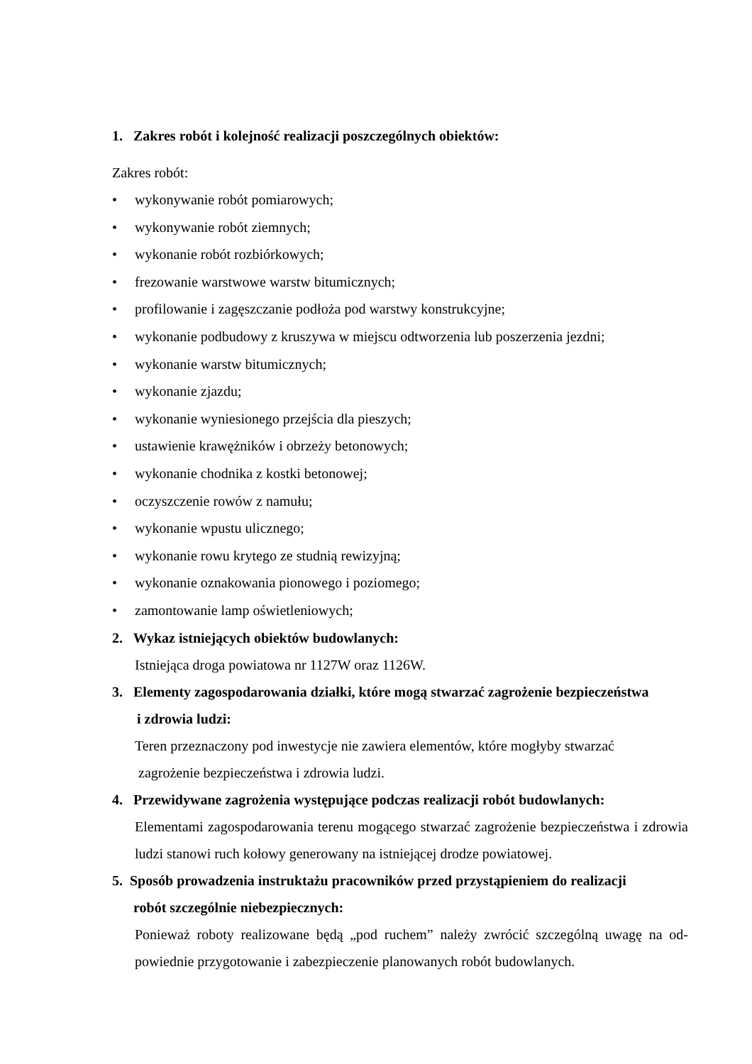1. Zakres robót i kolejność realizacji poszczególnych obiektów:
Zakres robót:
• wykonywanie robót pomiarowych;
• wykonywanie robót ziemnych;
• wykonanie robót rozbiórkowych;
• frezowanie warstwowe warstw bitumicznych;
• profilowanie i zagęszczanie podłoża pod warstwy konstrukcyjne;
• wykonanie podbudowy z kruszywa w miejscu odtworzenia lub poszerzenia jezdni;
• wykonanie warstw bitumicznych;
• wykonanie zjazdu;
• wykonanie wyniesionego przejścia dla pieszych;
• ustawienie krawężników i obrzeży betonowych;
• wykonanie chodnika z kostki betonowej;
• oczyszczenie rowów z namułu;
• wykonanie wpustu ulicznego;
• wykonanie rowu krytego ze studnią rewizyjną;
• wykonanie oznakowania pionowego i poziomego;
• zamontowanie lamp oświetleniowych;
2. Wykaz istniejących obiektów budowlanych:
Istniejąca droga powiatowa nr 1127W oraz 1126W.
3. Elementy zagospodarowania działki, które mogą stwarzać zagrożenie bezpieczeństwa
i zdrowia ludzi:
Teren przeznaczony pod inwestycje nie zawiera elementów, które mogłyby stwarzać
zagrożenie bezpieczeństwa i zdrowia ludzi.
4. Przewidywane zagrożenia występujące podczas realizacji robót budowlanych:
Elementami zagospodarowania terenu mogącego stwarzać zagrożenie bezpieczeństwa i zdrowia ludzi stanowi ruch kołowy generowany na istniejącej drodze powiatowej.
5. Sposób prowadzenia instruktażu pracowników przed przystąpieniem do realizacji
robót szczególnie niebezpiecznych:
Ponieważ roboty realizowane będą „pod ruchem” należy zwrócić szczególną uwagę na od-powiednie przygotowanie i zabezpieczenie planowanych robót budowlanych.